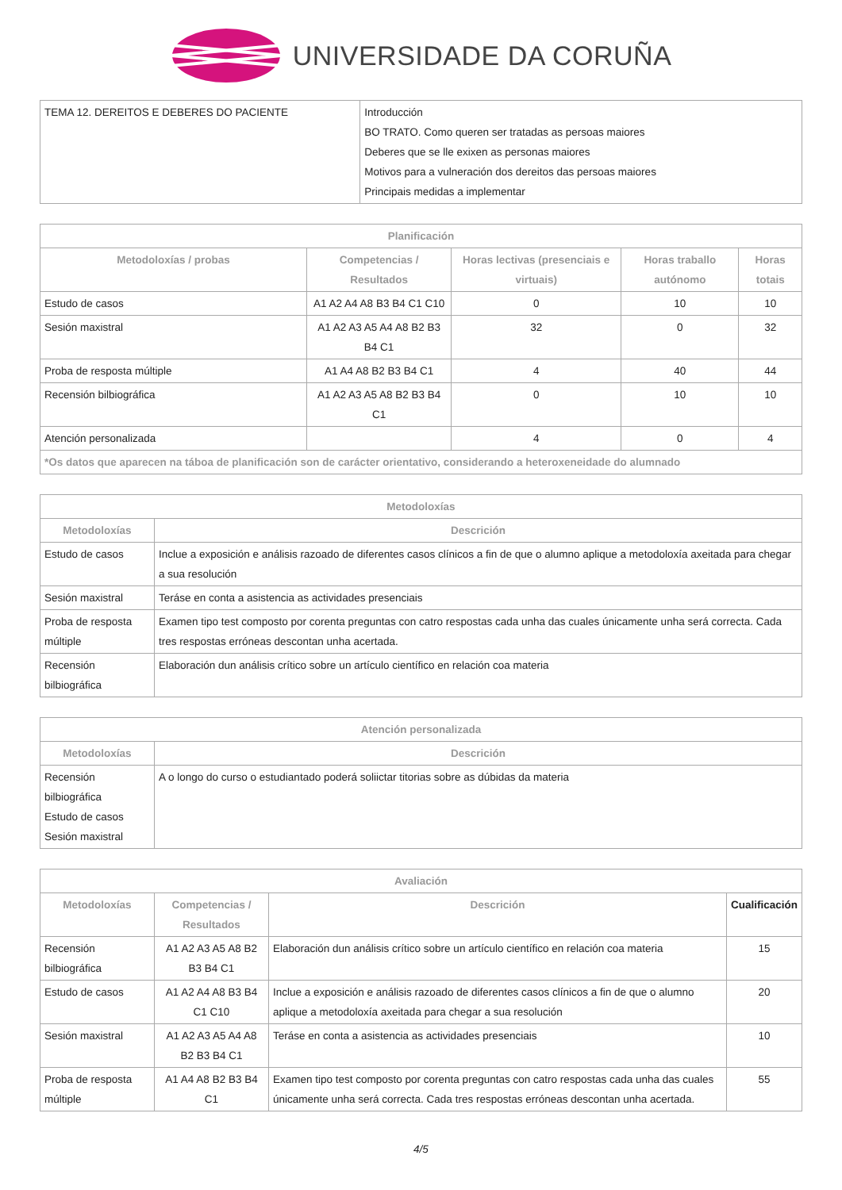UNIVERSIDADE DA CORUÑA
| TEMA 12. DEREITOS E DEBERES DO PACIENTE | Introducción BO TRATO. Como queren ser tratadas as persoas maiores Deberes que se lle exixen as personas maiores Motivos para a vulneración dos dereitos das persoas maiores Principais medidas a implementar |
| Planificación | | | | |
| --- | --- | --- | --- | --- |
| Metodoloxías / probas | Competencias / Resultados | Horas lectivas (presenciais e virtuais) | Horas traballo autónomo | Horas totais |
| Estudo de casos | A1 A2 A4 A8 B3 B4 C1 C10 | 0 | 10 | 10 |
| Sesión maxistral | A1 A2 A3 A5 A4 A8 B2 B3 B4 C1 | 32 | 0 | 32 |
| Proba de resposta múltiple | A1 A4 A8 B2 B3 B4 C1 | 4 | 40 | 44 |
| Recensión bilbiográfica | A1 A2 A3 A5 A8 B2 B3 B4 C1 | 0 | 10 | 10 |
| Atención personalizada | | 4 | 0 | 4 |
| *Os datos que aparecen na táboa de planificación son de carácter orientativo, considerando a heteroxeneidade do alumnado | | | | |
| Metodoloxías | |
| --- | --- |
| Metodoloxías | Descrición |
| Estudo de casos | Inclue a exposición e análisis razoado de diferentes casos clínicos a fin de que o alumno aplique a metodoloxía axeitada para chegar a sua resolución |
| Sesión maxistral | Teráse en conta a asistencia as actividades presenciais |
| Proba de resposta múltiple | Examen tipo test composto por corenta preguntas con catro respostas cada unha das cuales únicamente unha será correcta. Cada tres respostas erróneas descontan unha acertada. |
| Recensión bilbiográfica | Elaboración dun análisis crítico sobre un artículo científico en relación coa materia |
| Atención personalizada | |
| --- | --- |
| Metodoloxías | Descrición |
| Recensión bilbiográfica Estudo de casos Sesión maxistral | A o longo do curso o estudiantado poderá soliictar titorias sobre as dúbidas da materia |
| Avaliación | | | |
| --- | --- | --- | --- |
| Metodoloxías | Competencias / Resultados | Descrición | Cualificación |
| Recensión bilbiográfica | A1 A2 A3 A5 A8 B2 B3 B4 C1 | Elaboración dun análisis crítico sobre un artículo científico en relación coa materia | 15 |
| Estudo de casos | A1 A2 A4 A8 B3 B4 C1 C10 | Inclue a exposición e análisis razoado de diferentes casos clínicos a fin de que o alumno aplique a metodoloxía axeitada para chegar a sua resolución | 20 |
| Sesión maxistral | A1 A2 A3 A5 A4 A8 B2 B3 B4 C1 | Teráse en conta a asistencia as actividades presenciais | 10 |
| Proba de resposta múltiple | A1 A4 A8 B2 B3 B4 C1 | Examen tipo test composto por corenta preguntas con catro respostas cada unha das cuales únicamente unha será correcta. Cada tres respostas erróneas descontan unha acertada. | 55 |
4/5